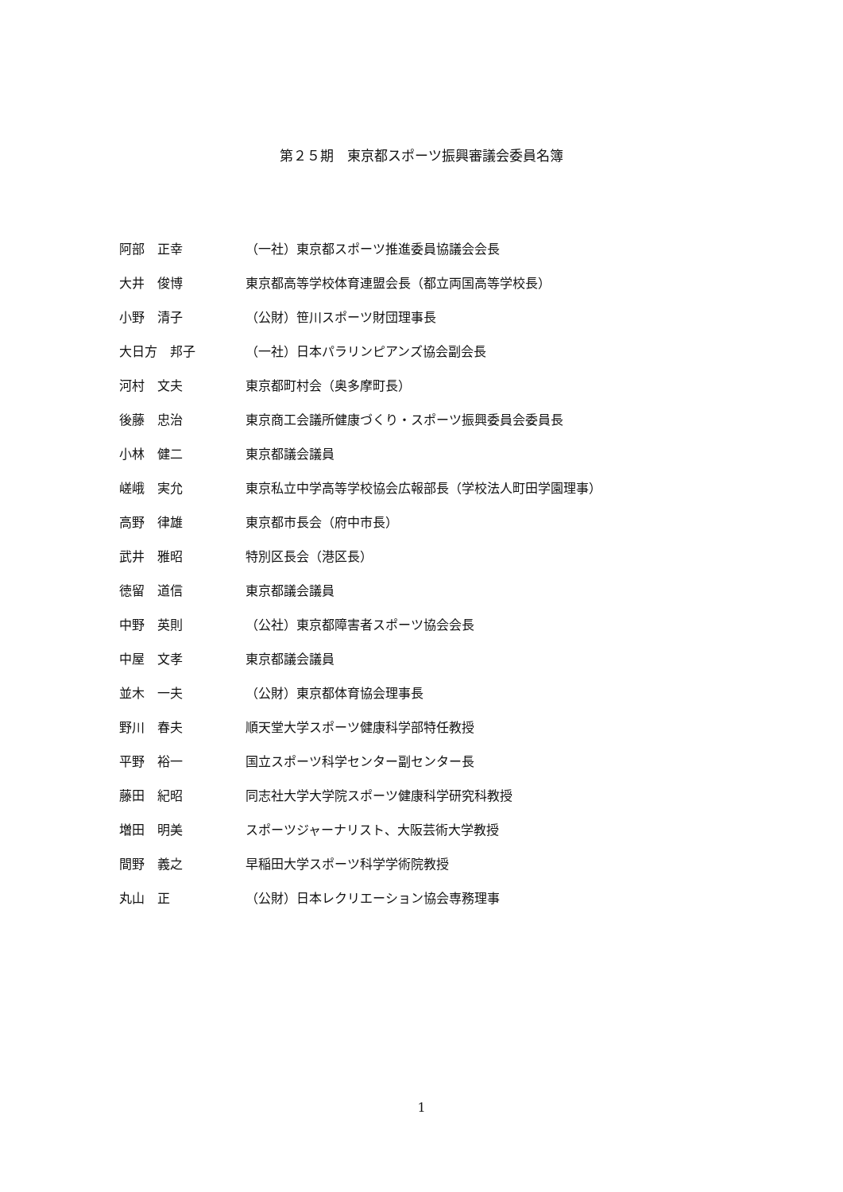第２５期　東京都スポーツ振興審議会委員名簿
| 阿部 正幸 | （一社）東京都スポーツ推進委員協議会会長 |
| 大井 俊博 | 東京都高等学校体育連盟会長（都立両国高等学校長） |
| 小野 清子 | （公財）笹川スポーツ財団理事長 |
| 大日方 邦子 | （一社）日本パラリンピアンズ協会副会長 |
| 河村 文夫 | 東京都町村会（奥多摩町長） |
| 後藤 忠治 | 東京商工会議所健康づくり・スポーツ振興委員会委員長 |
| 小林 健二 | 東京都議会議員 |
| 嵯峨 実允 | 東京私立中学高等学校協会広報部長（学校法人町田学園理事） |
| 高野 律雄 | 東京都市長会（府中市長） |
| 武井 雅昭 | 特別区長会（港区長） |
| 徳留 道信 | 東京都議会議員 |
| 中野 英則 | （公社）東京都障害者スポーツ協会会長 |
| 中屋 文孝 | 東京都議会議員 |
| 並木 一夫 | （公財）東京都体育協会理事長 |
| 野川 春夫 | 順天堂大学スポーツ健康科学部特任教授 |
| 平野 裕一 | 国立スポーツ科学センター副センター長 |
| 藤田 紀昭 | 同志社大学大学院スポーツ健康科学研究科教授 |
| 増田 明美 | スポーツジャーナリスト、大阪芸術大学教授 |
| 間野 義之 | 早稲田大学スポーツ科学学術院教授 |
| 丸山 正 | （公財）日本レクリエーション協会専務理事 |
1